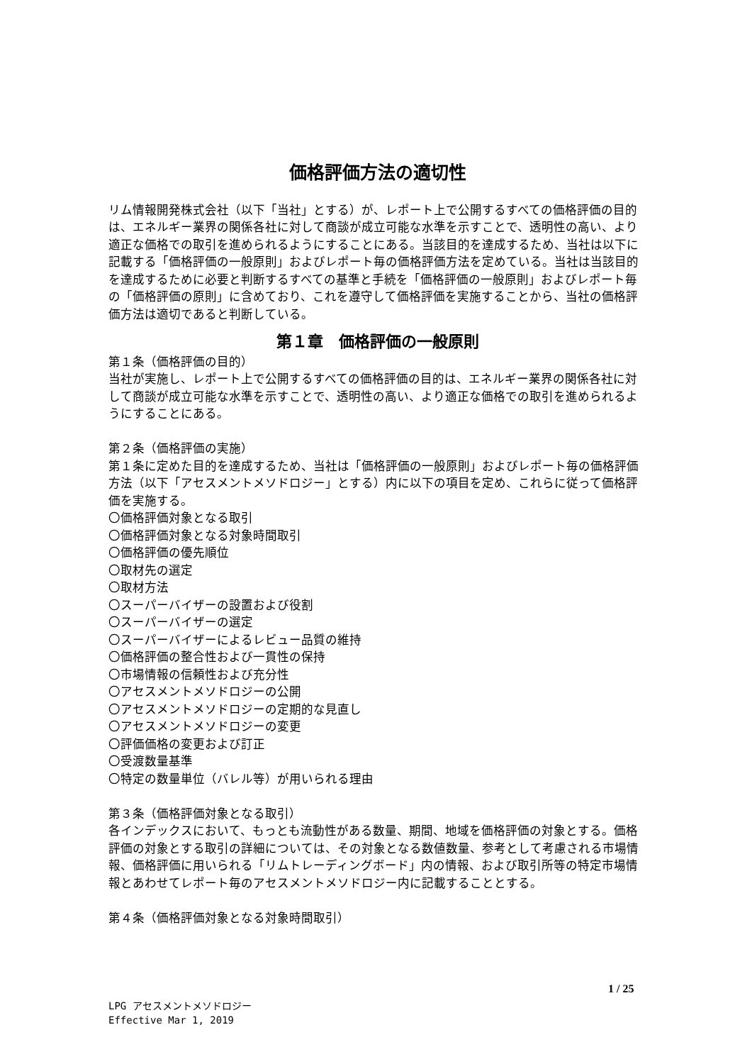価格評価方法の適切性
リム情報開発株式会社（以下「当社」とする）が、レポート上で公開するすべての価格評価の目的は、エネルギー業界の関係各社に対して商談が成立可能な水準を示すことで、透明性の高い、より適正な価格での取引を進められるようにすることにある。当該目的を達成するため、当社は以下に記載する「価格評価の一般原則」およびレポート毎の価格評価方法を定めている。当社は当該目的を達成するために必要と判断するすべての基準と手続を「価格評価の一般原則」およびレポート毎の「価格評価の原則」に含めており、これを遵守して価格評価を実施することから、当社の価格評価方法は適切であると判断している。
第１章　価格評価の一般原則
第１条（価格評価の目的）
当社が実施し、レポート上で公開するすべての価格評価の目的は、エネルギー業界の関係各社に対して商談が成立可能な水準を示すことで、透明性の高い、より適正な価格での取引を進められるようにすることにある。
第２条（価格評価の実施）
第１条に定めた目的を達成するため、当社は「価格評価の一般原則」およびレポート毎の価格評価方法（以下「アセスメントメソドロジー」とする）内に以下の項目を定め、これらに従って価格評価を実施する。
〇価格評価対象となる取引
〇価格評価対象となる対象時間取引
〇価格評価の優先順位
〇取材先の選定
〇取材方法
〇スーパーバイザーの設置および役割
〇スーパーバイザーの選定
〇スーパーバイザーによるレビュー品質の維持
〇価格評価の整合性および一貫性の保持
〇市場情報の信頼性および充分性
〇アセスメントメソドロジーの公開
〇アセスメントメソドロジーの定期的な見直し
〇アセスメントメソドロジーの変更
〇評価価格の変更および訂正
〇受渡数量基準
〇特定の数量単位（バレル等）が用いられる理由
第３条（価格評価対象となる取引）
各インデックスにおいて、もっとも流動性がある数量、期間、地域を価格評価の対象とする。価格評価の対象とする取引の詳細については、その対象となる数値数量、参考として考慮される市場情報、価格評価に用いられる「リムトレーディングボード」内の情報、および取引所等の特定市場情報とあわせてレポート毎のアセスメントメソドロジー内に記載することとする。
第４条（価格評価対象となる対象時間取引）
1 / 25
LPG アセスメントメソドロジー
Effective Mar 1, 2019